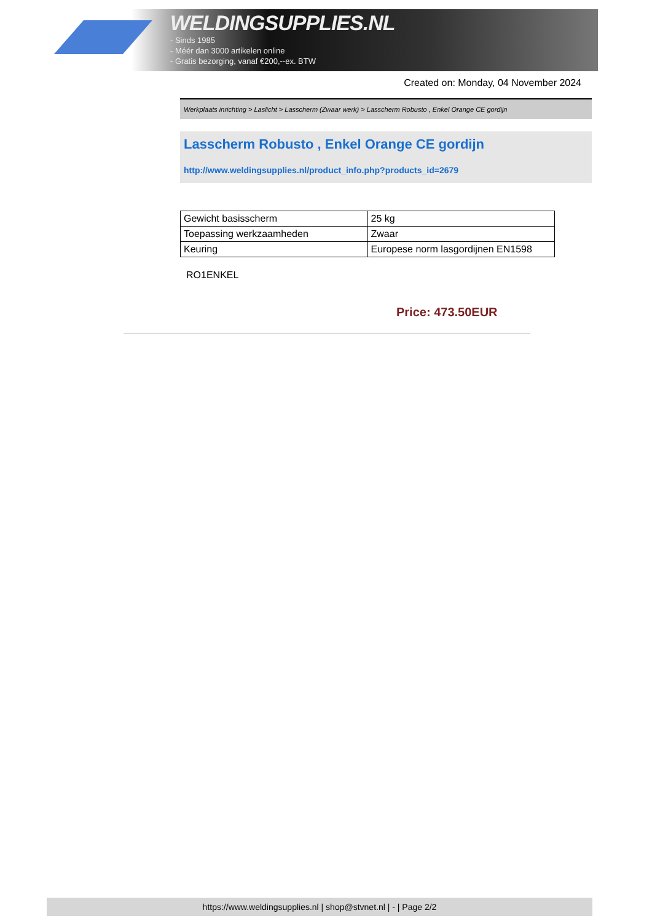WELDINGSUPPLIES.NL
- Sinds 1985
- Méér dan 3000 artikelen online
- Gratis bezorging, vanaf €200,--ex. BTW
Created on: Monday, 04 November 2024
Werkplaats inrichting > Laslicht > Lasscherm (Zwaar werk) > Lasscherm Robusto , Enkel Orange CE gordijn
Lasscherm Robusto , Enkel Orange CE gordijn
http://www.weldingsupplies.nl/product_info.php?products_id=2679
| Gewicht basisscherm | 25 kg |
| Toepassing werkzaamheden | Zwaar |
| Keuring | Europese norm lasgordijnen EN1598 |
RO1ENKEL
Price: 473.50EUR
https://www.weldingsupplies.nl | shop@stvnet.nl | - | Page 2/2